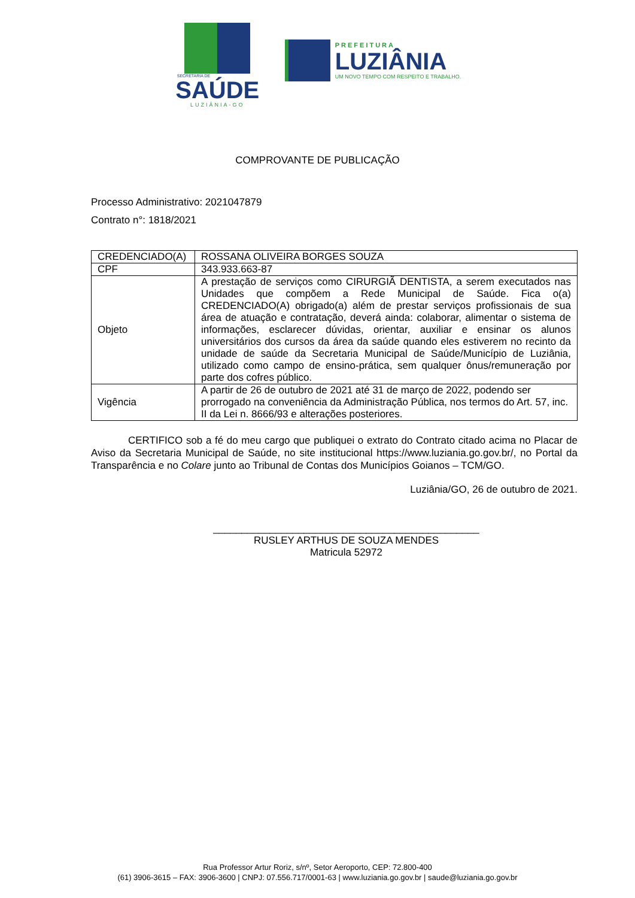SECRETARIA DE
SAÚDE
LUZIÂNIA-GO
PREFEITURA
LUZIÂNIA
UM NOVO TEMPO COM RESPEITO E TRABALHO.
COMPROVANTE DE PUBLICAÇÃO
Processo Administrativo: 2021047879
Contrato n°: 1818/2021
| CREDENCIADO(A) | ROSSANA OLIVEIRA BORGES SOUZA |
| CPF | 343.933.663-87 |
| Objeto | A prestação de serviços como CIRURGIÃ DENTISTA, a serem executados nas Unidades que compõem a Rede Municipal de Saúde. Fica o(a) CREDENCIADO(A) obrigado(a) além de prestar serviços profissionais de sua área de atuação e contratação, deverá ainda: colaborar, alimentar o sistema de informações, esclarecer dúvidas, orientar, auxiliar e ensinar os alunos universitários dos cursos da área da saúde quando eles estiverem no recinto da unidade de saúde da Secretaria Municipal de Saúde/Município de Luziânia, utilizado como campo de ensino-prática, sem qualquer ônus/remuneração por parte dos cofres público. |
| Vigência | A partir de 26 de outubro de 2021 até 31 de março de 2022, podendo ser prorrogado na conveniência da Administração Pública, nos termos do Art. 57, inc. II da Lei n. 8666/93 e alterações posteriores. |
CERTIFICO sob a fé do meu cargo que publiquei o extrato do Contrato citado acima no Placar de Aviso da Secretaria Municipal de Saúde, no site institucional https://www.luziania.go.gov.br/, no Portal da Transparência e no Colare junto ao Tribunal de Contas dos Municípios Goianos – TCM/GO.
Luziânia/GO, 26 de outubro de 2021.
_______________________________________________
RUSLEY ARTHUS DE SOUZA MENDES
Matricula 52972
Rua Professor Artur Roriz, s/nº, Setor Aeroporto, CEP: 72.800-400
(61) 3906-3615 – FAX: 3906-3600 | CNPJ: 07.556.717/0001-63 | www.luziania.go.gov.br | saude@luziania.go.gov.br